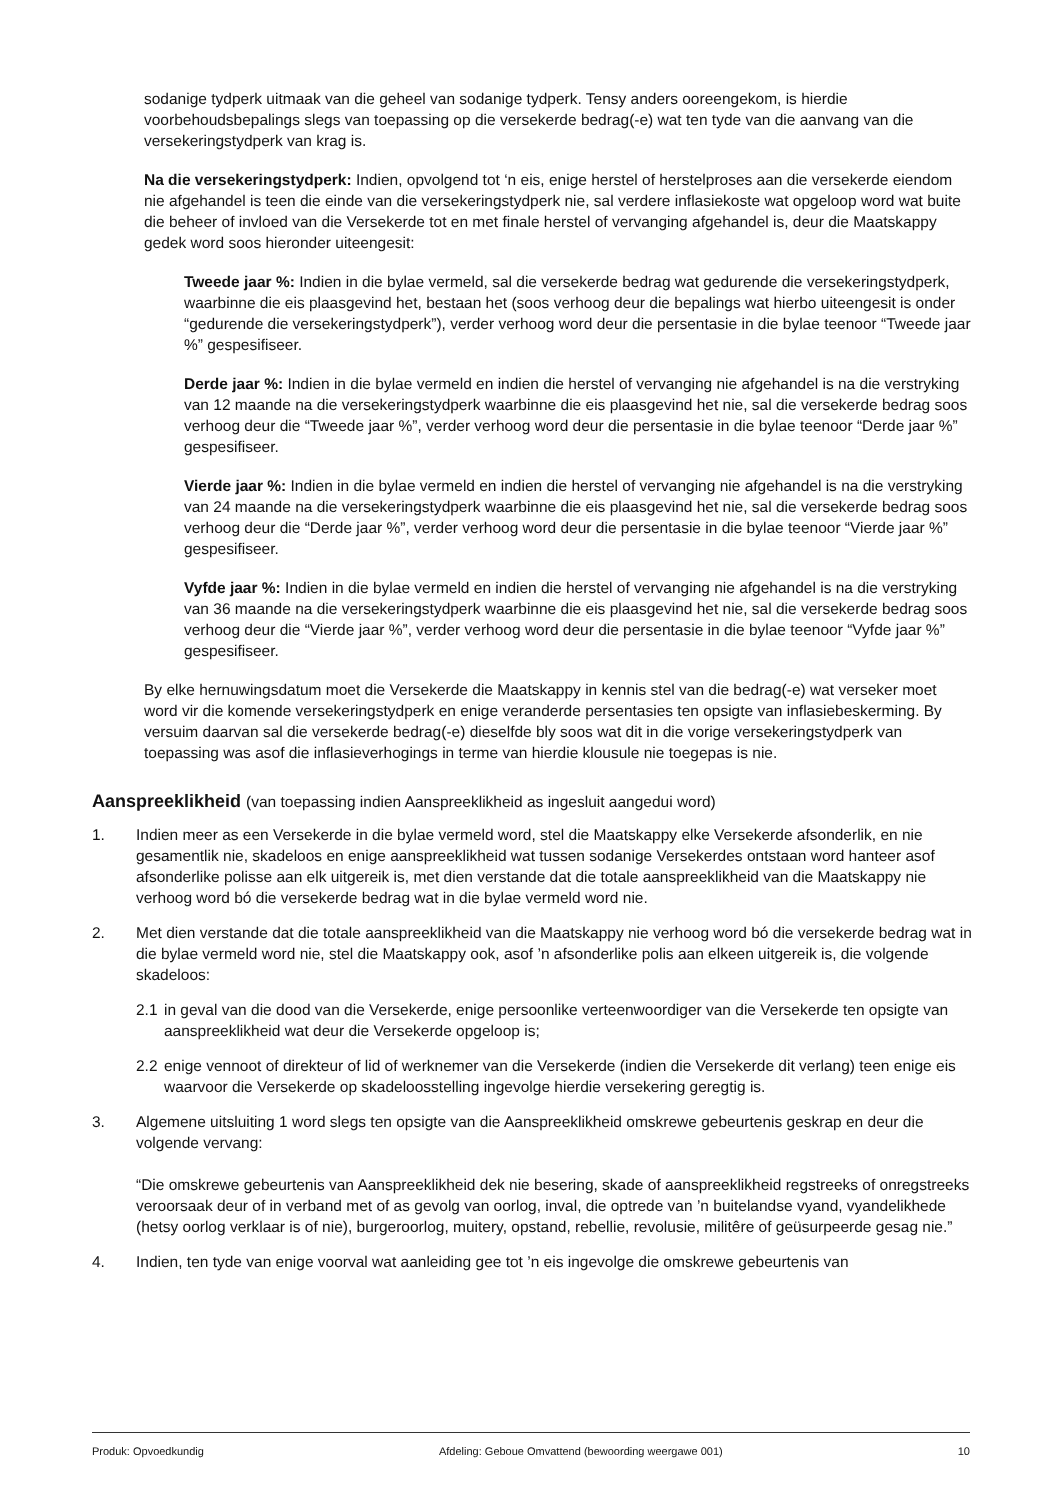sodanige tydperk uitmaak van die geheel van sodanige tydperk. Tensy anders ooreengekom, is hierdie voorbehoudsbepalings slegs van toepassing op die versekerde bedrag(-e) wat ten tyde van die aanvang van die versekeringstydperk van krag is.
Na die versekeringstydperk: Indien, opvolgend tot ‘n eis, enige herstel of herstelproses aan die versekerde eiendom nie afgehandel is teen die einde van die versekeringstydperk nie, sal verdere inflasiekoste wat opgeloop word wat buite die beheer of invloed van die Versekerde tot en met finale herstel of vervanging afgehandel is, deur die Maatskappy gedek word soos hieronder uiteengesit:
Tweede jaar %: Indien in die bylae vermeld, sal die versekerde bedrag wat gedurende die versekeringstydperk, waarbinne die eis plaasgevind het, bestaan het (soos verhoog deur die bepalings wat hierbo uiteengesit is onder “gedurende die versekeringstydperk”), verder verhoog word deur die persentasie in die bylae teenoor “Tweede jaar %” gespesifiseer.
Derde jaar %: Indien in die bylae vermeld en indien die herstel of vervanging nie afgehandel is na die verstryking van 12 maande na die versekeringstydperk waarbinne die eis plaasgevind het nie, sal die versekerde bedrag soos verhoog deur die “Tweede jaar %”, verder verhoog word deur die persentasie in die bylae teenoor “Derde jaar %” gespesifiseer.
Vierde jaar %: Indien in die bylae vermeld en indien die herstel of vervanging nie afgehandel is na die verstryking van 24 maande na die versekeringstydperk waarbinne die eis plaasgevind het nie, sal die versekerde bedrag soos verhoog deur die “Derde jaar %”, verder verhoog word deur die persentasie in die bylae teenoor “Vierde jaar %” gespesifiseer.
Vyfde jaar %: Indien in die bylae vermeld en indien die herstel of vervanging nie afgehandel is na die verstryking van 36 maande na die versekeringstydperk waarbinne die eis plaasgevind het nie, sal die versekerde bedrag soos verhoog deur die “Vierde jaar %”, verder verhoog word deur die persentasie in die bylae teenoor “Vyfde jaar %” gespesifiseer.
By elke hernuwingsdatum moet die Versekerde die Maatskappy in kennis stel van die bedrag(-e) wat verseker moet word vir die komende versekeringstydperk en enige veranderde persentasies ten opsigte van inflasiebeskerming. By versuim daarvan sal die versekerde bedrag(-e) dieselfde bly soos wat dit in die vorige versekeringstydperk van toepassing was asof die inflasieverhogings in terme van hierdie klousule nie toegepas is nie.
Aanspreeklikheid (van toepassing indien Aanspreeklikheid as ingesluit aangedui word)
1. Indien meer as een Versekerde in die bylae vermeld word, stel die Maatskappy elke Versekerde afsonderlik, en nie gesamentlik nie, skadeloos en enige aanspreeklikheid wat tussen sodanige Versekerdes ontstaan word hanteer asof afsonderlike polisse aan elk uitgereik is, met dien verstande dat die totale aanspreeklikheid van die Maatskappy nie verhoog word bó die versekerde bedrag wat in die bylae vermeld word nie.
2. Met dien verstande dat die totale aanspreeklikheid van die Maatskappy nie verhoog word bó die versekerde bedrag wat in die bylae vermeld word nie, stel die Maatskappy ook, asof ’n afsonderlike polis aan elkeen uitgereik is, die volgende skadeloos:
2.1 in geval van die dood van die Versekerde, enige persoonlike verteenwoordiger van die Versekerde ten opsigte van aanspreeklikheid wat deur die Versekerde opgeloop is;
2.2 enige vennoot of direkteur of lid of werknemer van die Versekerde (indien die Versekerde dit verlang) teen enige eis waarvoor die Versekerde op skadeloosstelling ingevolge hierdie versekering geregtig is.
3. Algemene uitsluiting 1 word slegs ten opsigte van die Aanspreeklikheid omskrewe gebeurtenis geskrap en deur die volgende vervang:
“Die omskrewe gebeurtenis van Aanspreeklikheid dek nie besering, skade of aanspreeklikheid regstreeks of onregstreeks veroorsaak deur of in verband met of as gevolg van oorlog, inval, die optrede van ’n buitelandse vyand, vyandelikhede (hetsy oorlog verklaar is of nie), burgeroorlog, muitery, opstand, rebellie, revolusie, militêre of geüsurpeerde gesag nie.”
4. Indien, ten tyde van enige voorval wat aanleiding gee tot ’n eis ingevolge die omskrewe gebeurtenis van
Produk: Opvoedkundig Afdeling: Geboue Omvattend (bewoording weergawe 001) 10